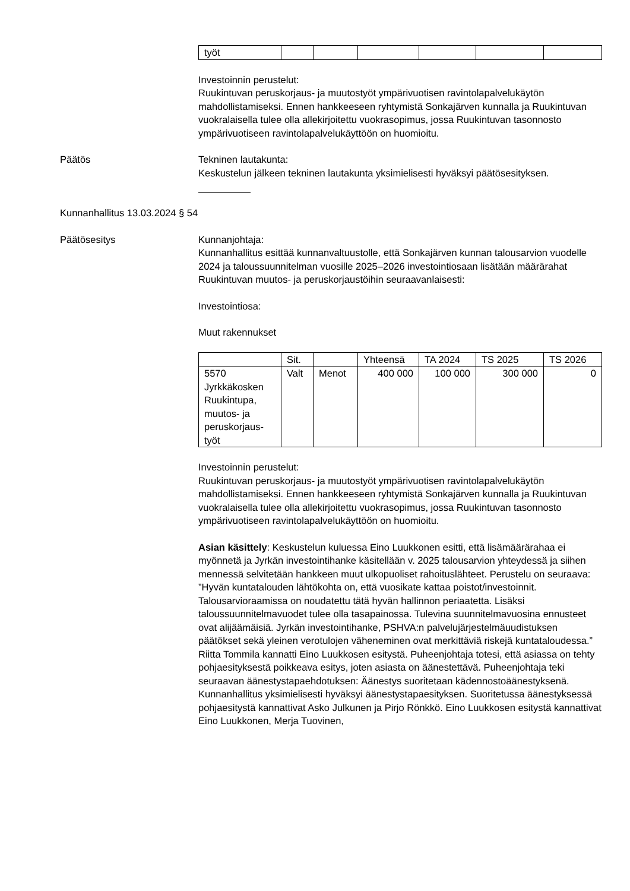| työt | | | | | | |
Investoinnin perustelut:
Ruukintuvan peruskorjaus- ja muutostyöt ympärivuotisen ravintolapalvelukäytön mahdollistamiseksi. Ennen hankkeeseen ryhtymistä Sonkajärven kunnalla ja Ruukintuvan vuokralaisella tulee olla allekirjoitettu vuokrasopimus, jossa Ruukintuvan tasonnosto ympärivuotiseen ravintolapalvelukäyttöön on huomioitu.
Päätös Tekninen lautakunta:
Keskustelun jälkeen tekninen lautakunta yksimielisesti hyväksyi päätösesityksen.
Kunnanhallitus 13.03.2024 § 54
Päätösesitys Kunnanjohtaja:
Kunnanhallitus esittää kunnanvaltuustolle, että Sonkajärven kunnan talousarvion vuodelle 2024 ja taloussuunnitelman vuosille 2025–2026 investointiosaan lisätään määrärahat Ruukintuvan muutos- ja peruskorjaustöihin seuraavanlaisesti:
Investointiosa:
Muut rakennukset
| | Sit. | | Yhteensä | TA 2024 | TS 2025 | TS 2026 |
| --- | --- | --- | --- | --- | --- | --- |
| 5570 Jyrkkäkosken Ruukintupa, muutos- ja peruskorjaus-työt | Valt | Menot | 400 000 | 100 000 | 300 000 | 0 |
Investoinnin perustelut:
Ruukintuvan peruskorjaus- ja muutostyöt ympärivuotisen ravintolapalvelukäytön mahdollistamiseksi. Ennen hankkeeseen ryhtymistä Sonkajärven kunnalla ja Ruukintuvan vuokralaisella tulee olla allekirjoitettu vuokrasopimus, jossa Ruukintuvan tasonnosto ympärivuotiseen ravintolapalvelukäyttöön on huomioitu.
Asian käsittely: Keskustelun kuluessa Eino Luukkonen esitti, että lisämäärärahaa ei myönnetä ja Jyrkän investointihanke käsitellään v. 2025 talousarvion yhteydessä ja siihen mennessä selvitetään hankkeen muut ulkopuoliset rahoituslähteet. Perustelu on seuraava: ”Hyvän kuntatalouden lähtökohta on, että vuosikate kattaa poistot/investoinnit. Talousarvioraamissa on noudatettu tätä hyvän hallinnon periaatetta. Lisäksi taloussuunnitelmavuodet tulee olla tasapainossa. Tulevina suunnitelmavuosina ennusteet ovat alijäämäisiä. Jyrkän investointihanke, PSHVA:n palvelujärjestelmäuudistuksen päätökset sekä yleinen verotulojen väheneminen ovat merkittäviä riskejä kuntataloudessa.” Riitta Tommila kannatti Eino Luukkosen esitystä. Puheenjohtaja totesi, että asiassa on tehty pohjaesityksestä poikkeava esitys, joten asiasta on äänestettävä. Puheenjohtaja teki seuraavan äänestystapaehdotuksen: Äänestys suoritetaan kädennostoäänestyksenä. Kunnanhallitus yksimielisesti hyväksyi äänestystapaesityksen. Suoritetussa äänestyksessä pohjaesitystä kannattivat Asko Julkunen ja Pirjo Rönkkö. Eino Luukkosen esitystä kannattivat Eino Luukkonen, Merja Tuovinen,